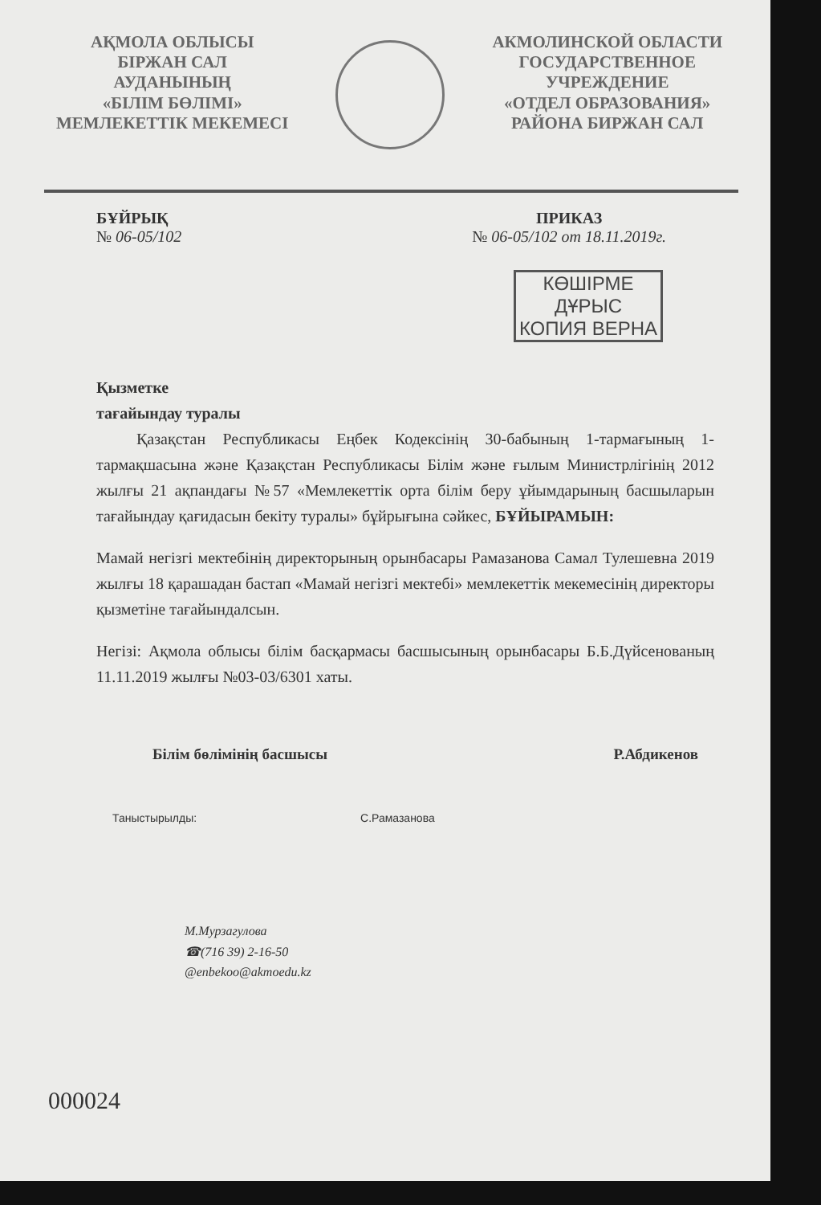АҚМОЛА ОБЛЫСЫ
БІРЖАН САЛ
АУДАНЫНЫҢ
«БІЛІМ БӨЛІМІ»
МЕМЛЕКЕТТІК МЕКЕМЕСІ
АКМОЛИНСКОЙ ОБЛАСТИ
ГОСУДАРСТВЕННОЕ
УЧРЕЖДЕНИЕ
«ОТДЕЛ ОБРАЗОВАНИЯ»
РАЙОНА БИРЖАН САЛ
БҰЙРЫҚ
№ 06-05/102
ПРИКАЗ
№ 06-05/102 от 18.11.2019г.
КӨШІРМЕ ДҰРЫС
КОПИЯ ВЕРНА
Қызметке
тағайындау туралы
Қазақстан Республикасы Еңбек Кодексінің 30-бабының 1-тармағының 1-тармақшасына және Қазақстан Республикасы Білім және ғылым Министрлігінің 2012 жылғы 21 ақпандағы №57 «Мемлекеттік орта білім беру ұйымдарының басшыларын тағайындау қағидасын бекіту туралы» бұйрығына сәйкес, БҰЙЫРАМЫН:
Мамай негізгі мектебінің директорының орынбасары Рамазанова Самал Тулешевна 2019 жылғы 18 қарашадан бастап «Мамай негізгі мектебі» мемлекеттік мекемесінің директоры қызметіне тағайындалсын.
Негізі: Ақмола облысы білім басқармасы басшысының орынбасары Б.Б.Дүйсенованың 11.11.2019 жылғы №03-03/6301 хаты.
Білім бөлімінің басшысы Р.Абдикенов
Таныстырылды: С.Рамазанова
М.Мурзагулова
☎(716 39) 2-16-50
@enbekoo@akmoedu.kz
000024